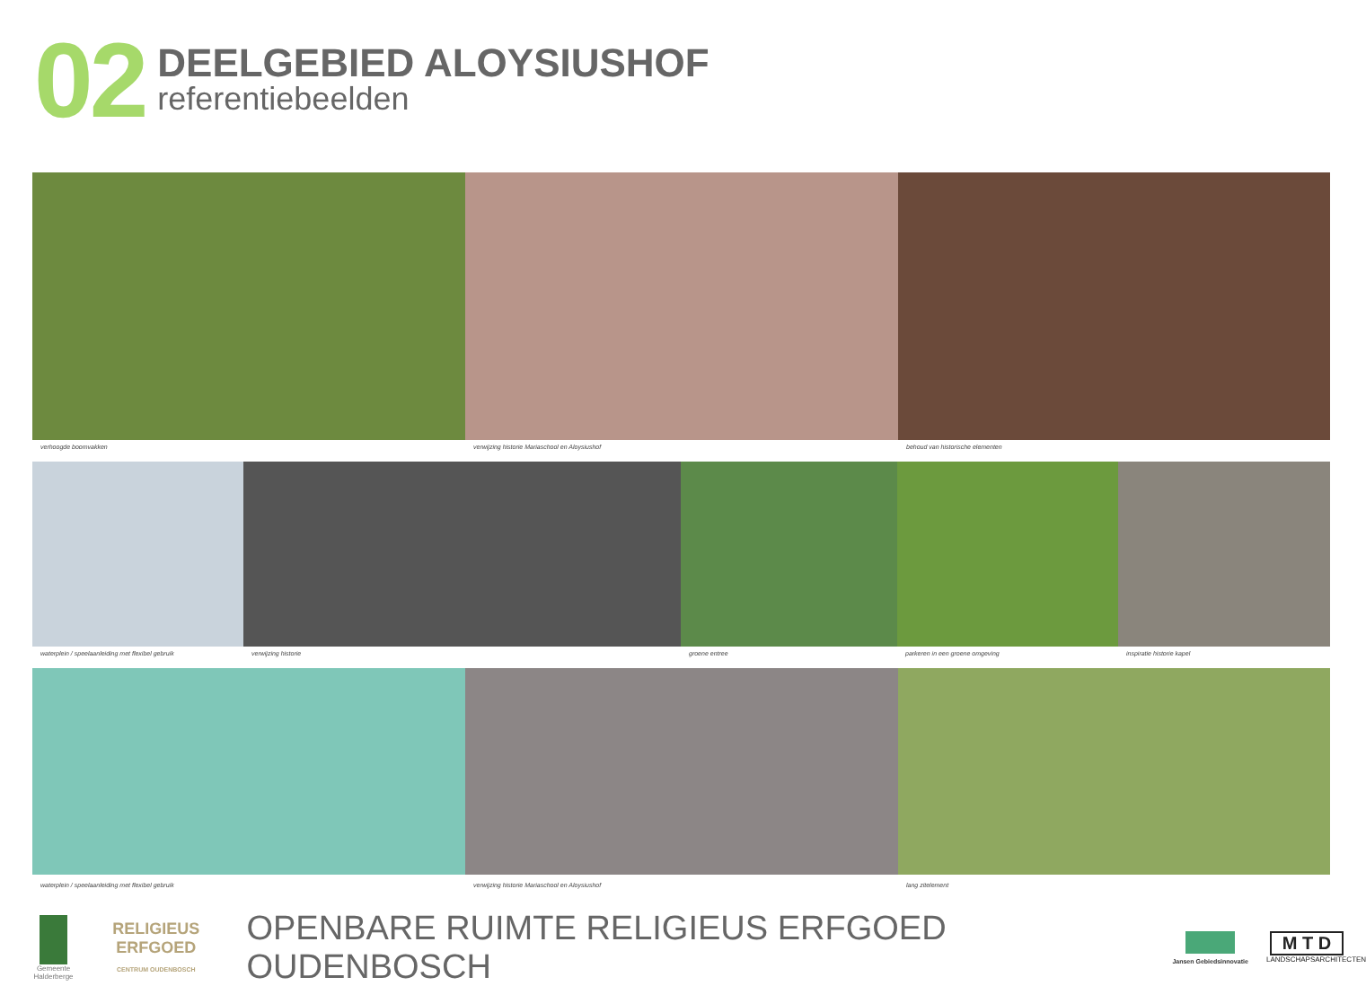02
DEELGEBIED ALOYSIUSHOF
referentiebeelden
verhoogde boomvakken verwijzing historie Mariaschool en Aloysiushof behoud van historische elementen
waterplein / speelaanleiding met flexibel gebruik
verwijzing historie groene entree parkeren in een groene omgeving
inspiratie historie kapel
waterplein / speelaanleiding met flexibel gebruik verwijzing historie Mariaschool en Aloysiushof lang zitelement
Gemeente
Halderberge
RELIGIEUS
ERFGOED
CENTRUM OUDENBOSCH
OPENBARE RUIMTE RELIGIEUS ERFGOED OUDENBOSCH
Jansen Gebiedsinnovatie
M T D
LANDSCHAPSARCHITECTEN